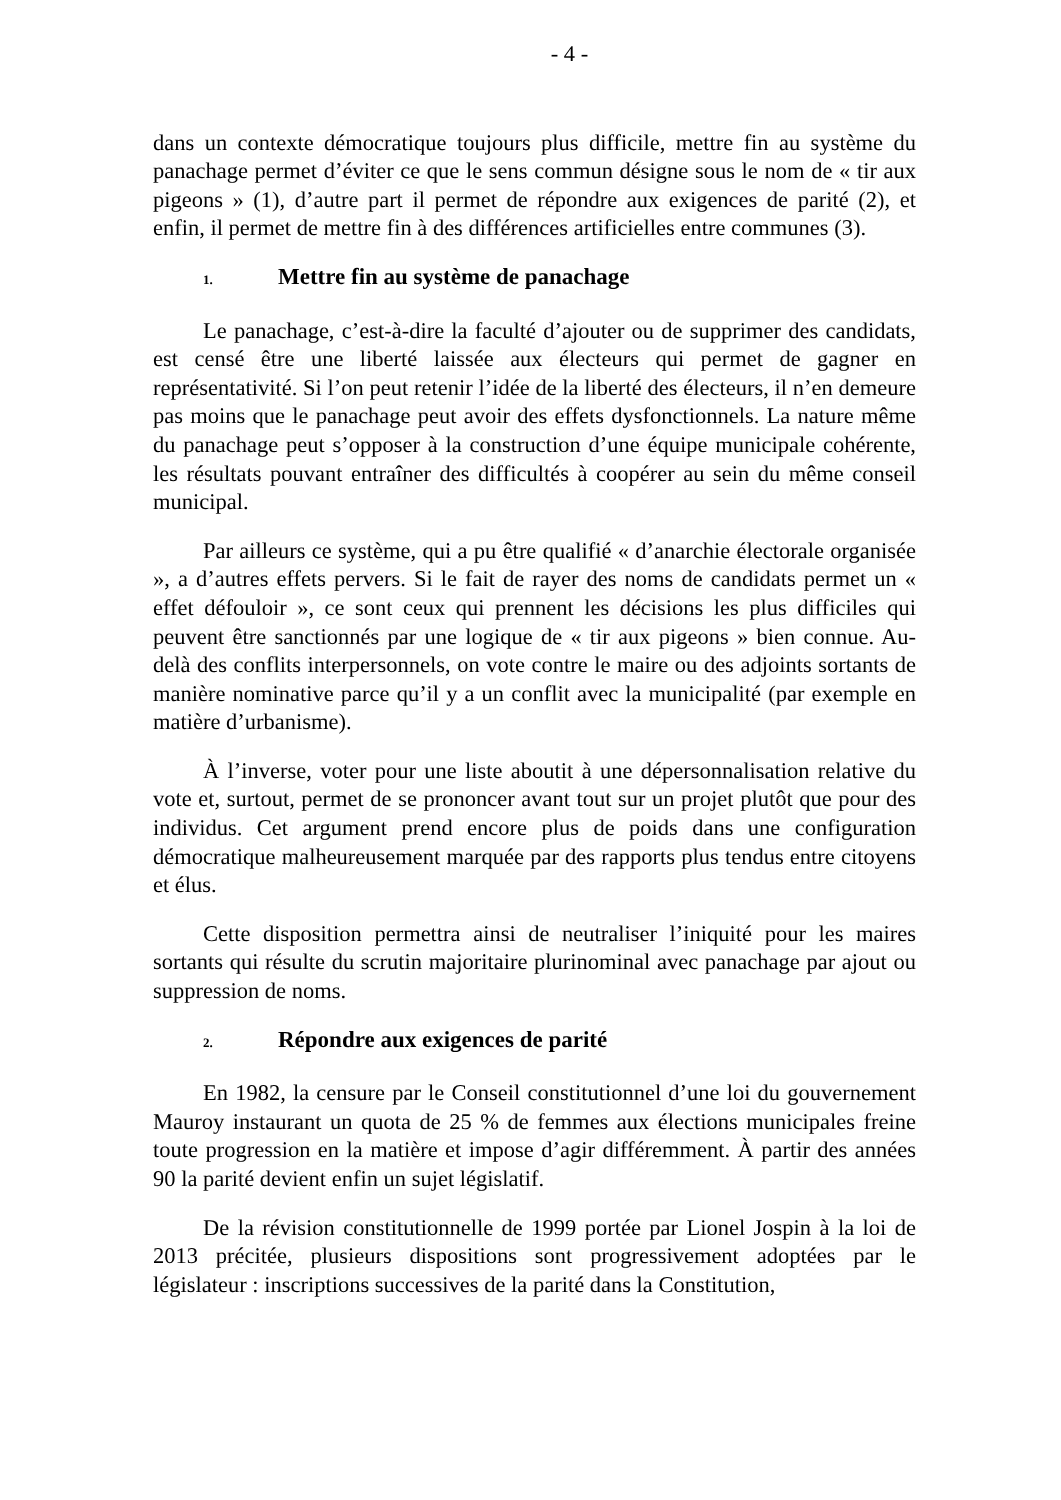- 4 -
dans un contexte démocratique toujours plus difficile, mettre fin au système du panachage permet d’éviter ce que le sens commun désigne sous le nom de « tir aux pigeons » (1), d’autre part il permet de répondre aux exigences de parité (2), et enfin, il permet de mettre fin à des différences artificielles entre communes (3).
1. Mettre fin au système de panachage
Le panachage, c’est-à-dire la faculté d’ajouter ou de supprimer des candidats, est censé être une liberté laissée aux électeurs qui permet de gagner en représentativité. Si l’on peut retenir l’idée de la liberté des électeurs, il n’en demeure pas moins que le panachage peut avoir des effets dysfonctionnels. La nature même du panachage peut s’opposer à la construction d’une équipe municipale cohérente, les résultats pouvant entraîner des difficultés à coopérer au sein du même conseil municipal.
Par ailleurs ce système, qui a pu être qualifié « d’anarchie électorale organisée », a d’autres effets pervers. Si le fait de rayer des noms de candidats permet un « effet défouloir », ce sont ceux qui prennent les décisions les plus difficiles qui peuvent être sanctionnés par une logique de « tir aux pigeons » bien connue. Au-delà des conflits interpersonnels, on vote contre le maire ou des adjoints sortants de manière nominative parce qu’il y a un conflit avec la municipalité (par exemple en matière d’urbanisme).
À l’inverse, voter pour une liste aboutit à une dépersonnalisation relative du vote et, surtout, permet de se prononcer avant tout sur un projet plutôt que pour des individus. Cet argument prend encore plus de poids dans une configuration démocratique malheureusement marquée par des rapports plus tendus entre citoyens et élus.
Cette disposition permettra ainsi de neutraliser l’iniquité pour les maires sortants qui résulte du scrutin majoritaire plurinominal avec panachage par ajout ou suppression de noms.
2. Répondre aux exigences de parité
En 1982, la censure par le Conseil constitutionnel d’une loi du gouvernement Mauroy instaurant un quota de 25 % de femmes aux élections municipales freine toute progression en la matière et impose d’agir différemment. À partir des années 90 la parité devient enfin un sujet législatif.
De la révision constitutionnelle de 1999 portée par Lionel Jospin à la loi de 2013 précitée, plusieurs dispositions sont progressivement adoptées par le législateur : inscriptions successives de la parité dans la Constitution,